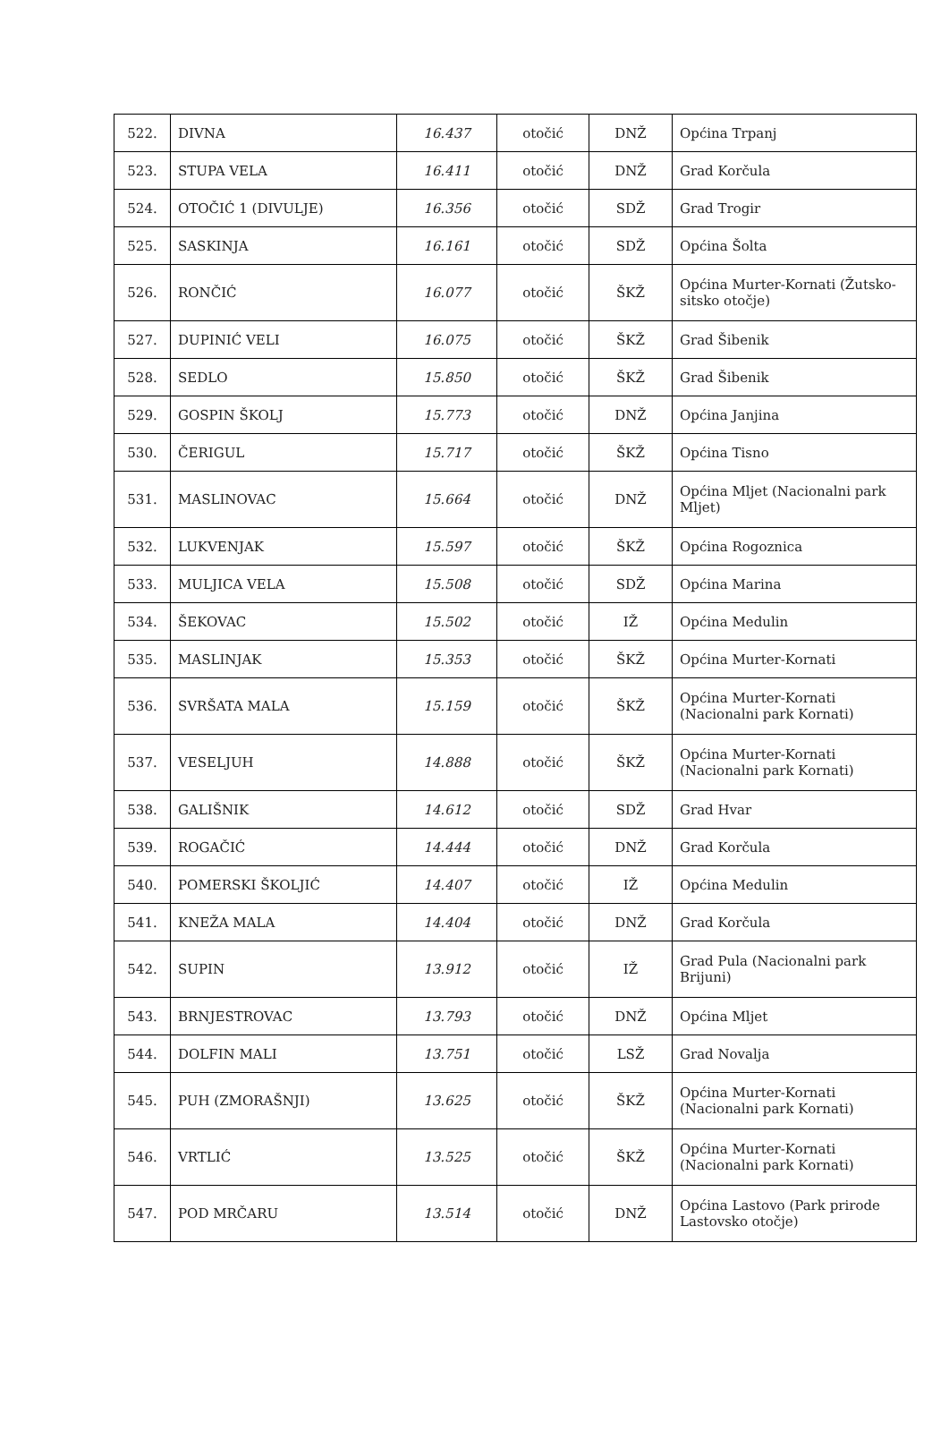| 522. | DIVNA | 16.437 | otočić | DNŽ | Općina Trpanj |
| 523. | STUPA VELA | 16.411 | otočić | DNŽ | Grad Korčula |
| 524. | OTOČIĆ 1 (DIVULJE) | 16.356 | otočić | SDŽ | Grad Trogir |
| 525. | SASKINJA | 16.161 | otočić | SDŽ | Općina Šolta |
| 526. | RONČIĆ | 16.077 | otočić | ŠKŽ | Općina Murter-Kornati (Žutsko-sitsko otočje) |
| 527. | DUPINIĆ VELI | 16.075 | otočić | ŠKŽ | Grad Šibenik |
| 528. | SEDLO | 15.850 | otočić | ŠKŽ | Grad Šibenik |
| 529. | GOSPIN ŠKOLJ | 15.773 | otočić | DNŽ | Općina Janjina |
| 530. | ČERIGUL | 15.717 | otočić | ŠKŽ | Općina Tisno |
| 531. | MASLINOVAC | 15.664 | otočić | DNŽ | Općina Mljet (Nacionalni park Mljet) |
| 532. | LUKVENJAK | 15.597 | otočić | ŠKŽ | Općina Rogoznica |
| 533. | MULJICA VELA | 15.508 | otočić | SDŽ | Općina Marina |
| 534. | ŠEKOVAC | 15.502 | otočić | IŽ | Općina Medulin |
| 535. | MASLINJAK | 15.353 | otočić | ŠKŽ | Općina Murter-Kornati |
| 536. | SVRŠATA MALA | 15.159 | otočić | ŠKŽ | Općina Murter-Kornati (Nacionalni park Kornati) |
| 537. | VESELJUH | 14.888 | otočić | ŠKŽ | Općina Murter-Kornati (Nacionalni park Kornati) |
| 538. | GALIŠNIK | 14.612 | otočić | SDŽ | Grad Hvar |
| 539. | ROGAČIĆ | 14.444 | otočić | DNŽ | Grad Korčula |
| 540. | POMERSKI ŠKOLJIĆ | 14.407 | otočić | IŽ | Općina Medulin |
| 541. | KNEŽA MALA | 14.404 | otočić | DNŽ | Grad Korčula |
| 542. | SUPIN | 13.912 | otočić | IŽ | Grad Pula (Nacionalni park Brijuni) |
| 543. | BRNJESTROVAC | 13.793 | otočić | DNŽ | Općina Mljet |
| 544. | DOLFIN MALI | 13.751 | otočić | LSŽ | Grad Novalja |
| 545. | PUH (ZMORAŠNJI) | 13.625 | otočić | ŠKŽ | Općina Murter-Kornati (Nacionalni park Kornati) |
| 546. | VRTLIĆ | 13.525 | otočić | ŠKŽ | Općina Murter-Kornati (Nacionalni park Kornati) |
| 547. | POD MRČARU | 13.514 | otočić | DNŽ | Općina Lastovo (Park prirode Lastovsko otočje) |